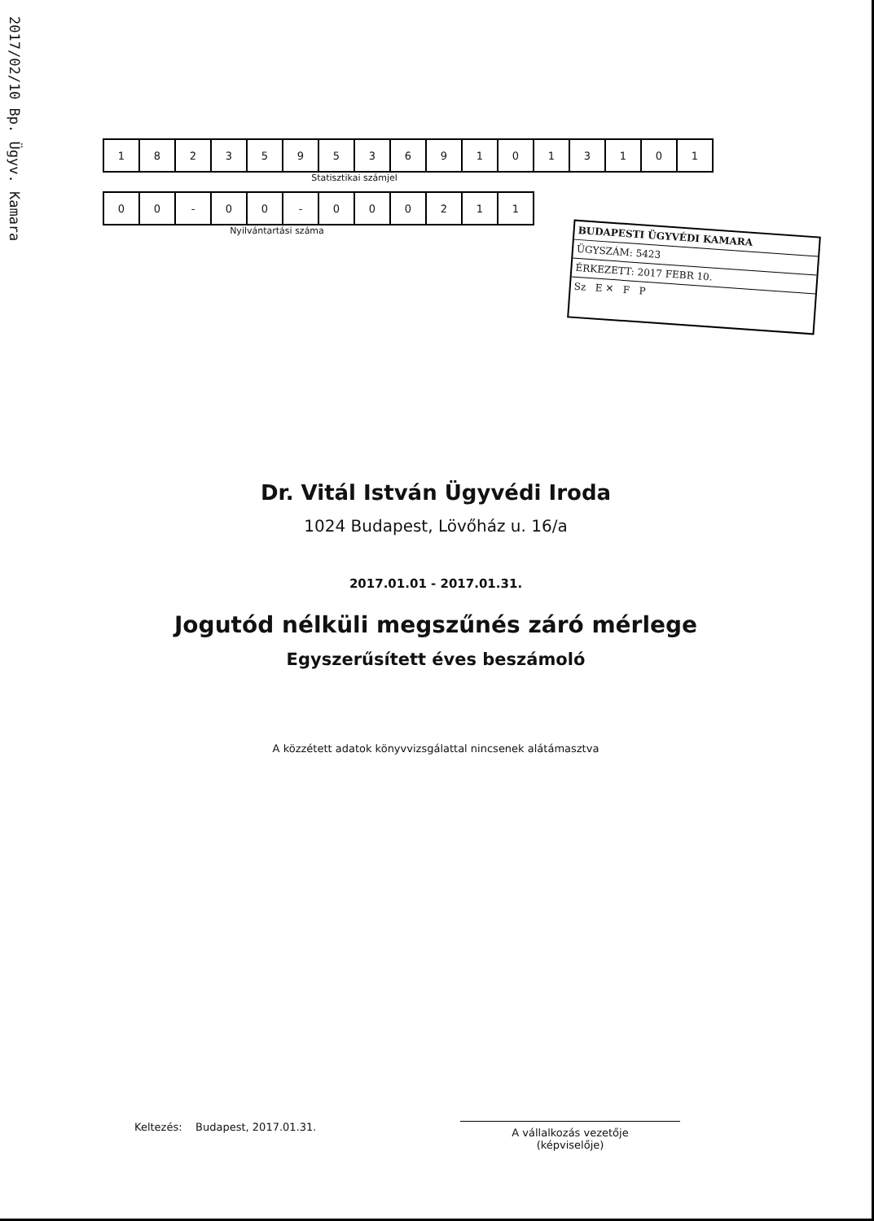2017/02/10 Bp. Ügyv. Kamara
| 1 | 8 | 2 | 3 | 5 | 9 | 5 | 3 | 6 | 9 | 1 | 0 | 1 | 3 | 1 | 0 | 1 |
Statisztikai számjel
| 0 | 0 | - | 0 | 0 | - | 0 | 0 | 0 | 2 | 1 | 1 |
Nyilvántartási száma
BUDAPESTI ÜGYVÉDI KAMARA
ÜGYSZÁM: 5423
ÉRKEZETT: 2017 FEBR 10.
Sz E ✕ F P
Dr. Vitál István Ügyvédi Iroda
1024 Budapest, Lövőház u. 16/a
2017.01.01 - 2017.01.31.
Jogutód nélküli megszűnés záró mérlege
Egyszerűsített éves beszámoló
A közzétett adatok könyvvizsgálattal nincsenek alátámasztva
Keltezés: Budapest, 2017.01.31.
A vállalkozás vezetője
(képviselője)